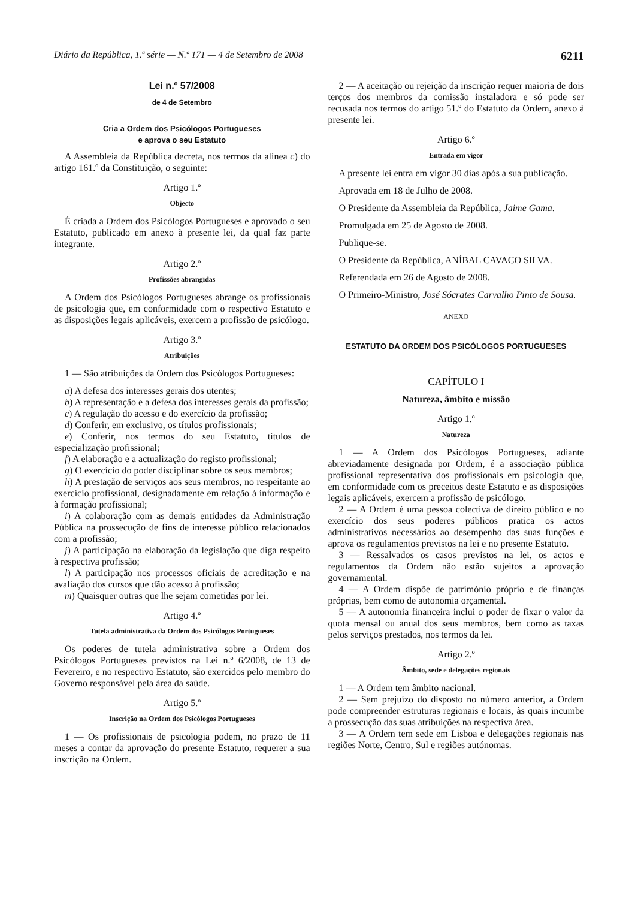Diário da República, 1.ª série — N.º 171 — 4 de Setembro de 2008 6211
Lei n.º 57/2008
de 4 de Setembro
Cria a Ordem dos Psicólogos Portugueses
e aprova o seu Estatuto
A Assembleia da República decreta, nos termos da alínea c) do artigo 161.º da Constituição, o seguinte:
Artigo 1.º
Objecto
É criada a Ordem dos Psicólogos Portugueses e aprovado o seu Estatuto, publicado em anexo à presente lei, da qual faz parte integrante.
Artigo 2.º
Profissões abrangidas
A Ordem dos Psicólogos Portugueses abrange os profissionais de psicologia que, em conformidade com o respectivo Estatuto e as disposições legais aplicáveis, exercem a profissão de psicólogo.
Artigo 3.º
Atribuições
1 — São atribuições da Ordem dos Psicólogos Portugueses:
a) A defesa dos interesses gerais dos utentes;
b) A representação e a defesa dos interesses gerais da profissão;
c) A regulação do acesso e do exercício da profissão;
d) Conferir, em exclusivo, os títulos profissionais;
e) Conferir, nos termos do seu Estatuto, títulos de especialização profissional;
f) A elaboração e a actualização do registo profissional;
g) O exercício do poder disciplinar sobre os seus membros;
h) A prestação de serviços aos seus membros, no respeitante ao exercício profissional, designadamente em relação à informação e à formação profissional;
i) A colaboração com as demais entidades da Administração Pública na prossecução de fins de interesse público relacionados com a profissão;
j) A participação na elaboração da legislação que diga respeito à respectiva profissão;
l) A participação nos processos oficiais de acreditação e na avaliação dos cursos que dão acesso à profissão;
m) Quaisquer outras que lhe sejam cometidas por lei.
Artigo 4.º
Tutela administrativa da Ordem dos Psicólogos Portugueses
Os poderes de tutela administrativa sobre a Ordem dos Psicólogos Portugueses previstos na Lei n.º 6/2008, de 13 de Fevereiro, e no respectivo Estatuto, são exercidos pelo membro do Governo responsável pela área da saúde.
Artigo 5.º
Inscrição na Ordem dos Psicólogos Portugueses
1 — Os profissionais de psicologia podem, no prazo de 11 meses a contar da aprovação do presente Estatuto, requerer a sua inscrição na Ordem.
2 — A aceitação ou rejeição da inscrição requer maioria de dois terços dos membros da comissão instaladora e só pode ser recusada nos termos do artigo 51.º do Estatuto da Ordem, anexo à presente lei.
Artigo 6.º
Entrada em vigor
A presente lei entra em vigor 30 dias após a sua publicação.
Aprovada em 18 de Julho de 2008.
O Presidente da Assembleia da República, Jaime Gama.
Promulgada em 25 de Agosto de 2008.
Publique-se.
O Presidente da República, ANÍBAL CAVACO SILVA.
Referendada em 26 de Agosto de 2008.
O Primeiro-Ministro, José Sócrates Carvalho Pinto de Sousa.
ANEXO
ESTATUTO DA ORDEM DOS PSICÓLOGOS PORTUGUESES
CAPÍTULO I
Natureza, âmbito e missão
Artigo 1.º
Natureza
1 — A Ordem dos Psicólogos Portugueses, adiante abreviadamente designada por Ordem, é a associação pública profissional representativa dos profissionais em psicologia que, em conformidade com os preceitos deste Estatuto e as disposições legais aplicáveis, exercem a profissão de psicólogo.
2 — A Ordem é uma pessoa colectiva de direito público e no exercício dos seus poderes públicos pratica os actos administrativos necessários ao desempenho das suas funções e aprova os regulamentos previstos na lei e no presente Estatuto.
3 — Ressalvados os casos previstos na lei, os actos e regulamentos da Ordem não estão sujeitos a aprovação governamental.
4 — A Ordem dispõe de património próprio e de finanças próprias, bem como de autonomia orçamental.
5 — A autonomia financeira inclui o poder de fixar o valor da quota mensal ou anual dos seus membros, bem como as taxas pelos serviços prestados, nos termos da lei.
Artigo 2.º
Âmbito, sede e delegações regionais
1 — A Ordem tem âmbito nacional.
2 — Sem prejuízo do disposto no número anterior, a Ordem pode compreender estruturas regionais e locais, às quais incumbe a prossecução das suas atribuições na respectiva área.
3 — A Ordem tem sede em Lisboa e delegações regionais nas regiões Norte, Centro, Sul e regiões autónomas.